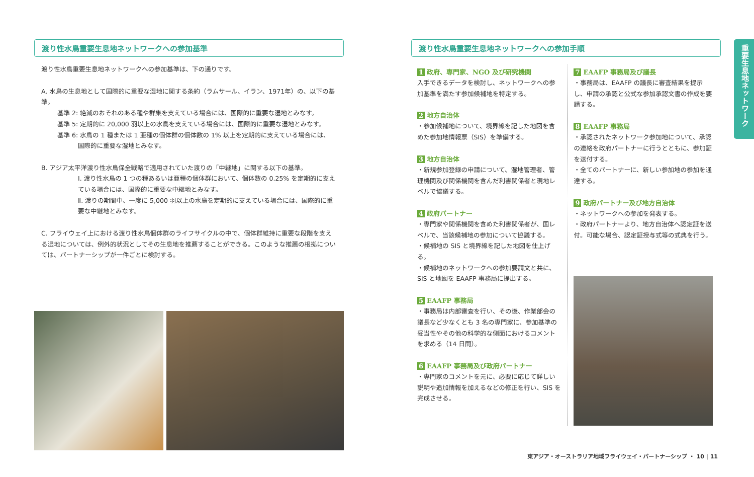渡り性水鳥重要生息地ネットワークへの参加基準
渡り性水鳥重要生息地ネットワークへの参加基準は、下の通りです。
A. 水鳥の生息地として国際的に重要な湿地に関する条約（ラムサール、イラン、1971年）の、以下の基準。
基準 2: 絶滅のおそれのある種や群集を支えている場合には、国際的に重要な湿地とみなす。
基準 5: 定期的に 20,000 羽以上の水鳥を支えている場合には、国際的に重要な湿地とみなす。
基準 6: 水鳥の 1 種または 1 亜種の個体群の個体数の 1% 以上を定期的に支えている場合には、
国際的に重要な湿地とみなす。
B. アジア太平洋渡り性水鳥保全戦略で適用されていた渡りの「中継地」に関する以下の基準。
Ⅰ. 渡り性水鳥の 1 つの種あるいは亜種の個体群において、個体数の 0.25% を定期的に支えている場合には、国際的に重要な中継地とみなす。
Ⅱ. 渡りの期間中、一度に 5,000 羽以上の水鳥を定期的に支えている場合には、国際的に重要な中継地とみなす。
C. フライウェイ上における渡り性水鳥個体群のライフサイクルの中で、個体群維持に重要な段階を支える湿地については、例外的状況としてその生息地を推薦することができる。このような推薦の根拠については、パートナーシップが一件ごとに検討する。
渡り性水鳥重要生息地ネットワークへの参加手順
1 政府、専門家、NGO 及び研究機関
入手できるデータを検討し、ネットワークへの参加基準を満たす参加候補地を特定する。
2 地方自治体
・参加候補地について、境界線を記した地図を含めた参加地情報票（SIS）を準備する。
3 地方自治体
・新規参加登録の申請について、湿地管理者、管理機関及び関係機関を含んだ利害関係者と現地レベルで協議する。
4 政府パートナー
・専門家や関係機関を含めた利害関係者が、国レベルで、当該候補地の参加について協議する。
・候補地の SIS と境界線を記した地図を仕上げる。
・候補地のネットワークへの参加要請文と共に、SIS と地図を EAAFP 事務局に提出する。
5 EAAFP 事務局
・事務局は内部審査を行い、その後、作業部会の議長など少なくとも 3 名の専門家に、参加基準の妥当性やその他の科学的な側面におけるコメントを求める（14 日間）。
6 EAAFP 事務局及び政府パートナー
・専門家のコメントを元に、必要に応じて詳しい説明や追加情報を加えるなどの修正を行い、SIS を完成させる。
7 EAAFP 事務局及び議長
・事務局は、EAAFP の議長に審査結果を提示し、申請の承認と公式な参加承認文書の作成を要請する。
8 EAAFP 事務局
・承認されたネットワーク参加地について、承認の連絡を政府パートナーに行うとともに、参加証を送付する。
・全てのパートナーに、新しい参加地の参加を通達する。
9 政府パートナー及び地方自治体
・ネットワークへの参加を発表する。
・政府パートナーより、地方自治体へ認定証を送付。可能な場合、認定証授与式等の式典を行う。
重要生息地ネットワーク
東アジア・オーストラリア地域フライウェイ・パートナーシップ ・ 10 | 11